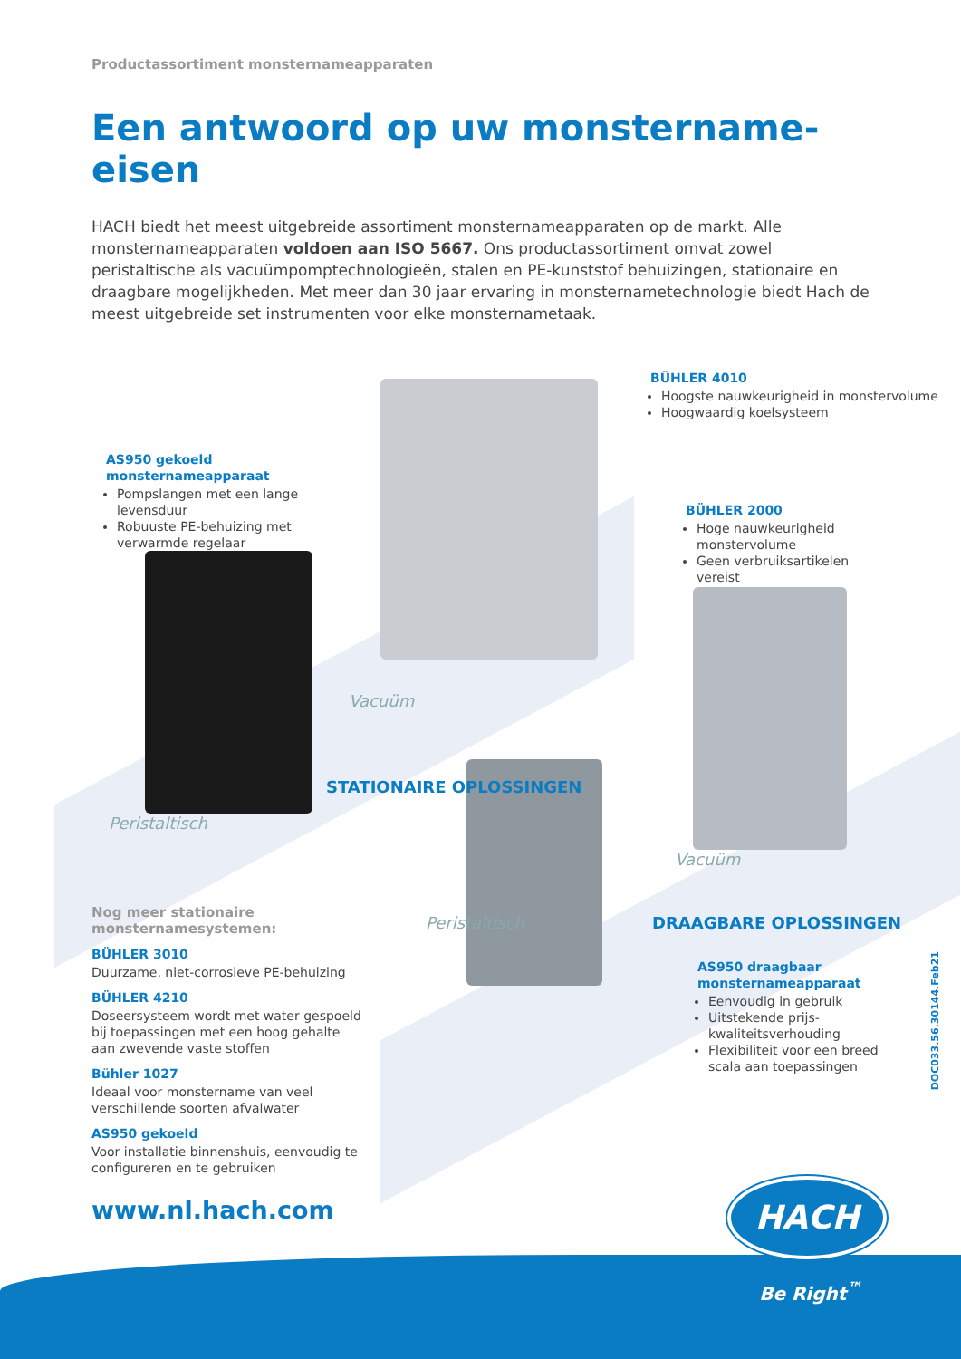Productassortiment monsternameapparaten
Een antwoord op uw monstername-eisen
HACH biedt het meest uitgebreide assortiment monsternameapparaten op de markt. Alle monsternameapparaten voldoen aan ISO 5667. Ons productassortiment omvat zowel peristaltische als vacuümpomptechnologieën, stalen en PE-kunststof behuizingen, stationaire en draagbare mogelijkheden. Met meer dan 30 jaar ervaring in monsternametechnologie biedt Hach de meest uitgebreide set instrumenten voor elke monsternametaak.
BÜHLER 4010
Hoogste nauwkeurigheid in monstervolume
Hoogwaardig koelsysteem
AS950 gekoeld monsternameapparaat
Pompslangen met een lange levensduur
Robuuste PE-behuizing met verwarmde regelaar
BÜHLER 2000
Hoge nauwkeurigheid monstervolume
Geen verbruiksartikelen vereist
Vacuüm
Peristaltisch
STATIONAIRE OPLOSSINGEN
Vacuüm
DRAAGBARE OPLOSSINGEN
Nog meer stationaire monsternamesystemen:
BÜHLER 3010
Duurzame, niet-corrosieve PE-behuizing
BÜHLER 4210
Doseersysteem wordt met water gespoeld bij toepassingen met een hoog gehalte aan zwevende vaste stoffen
Bühler 1027
Ideaal voor monstername van veel verschillende soorten afvalwater
AS950 gekoeld
Voor installatie binnenshuis, eenvoudig te configureren en te gebruiken
Peristaltisch
AS950 draagbaar monsternameapparaat
Eenvoudig in gebruik
Uitstekende prijs-kwaliteitsverhouding
Flexibiliteit voor een breed scala aan toepassingen
www.nl.hach.com
DOC033.56.30144.Feb21
HACH
Be Right<sup>™</sup>